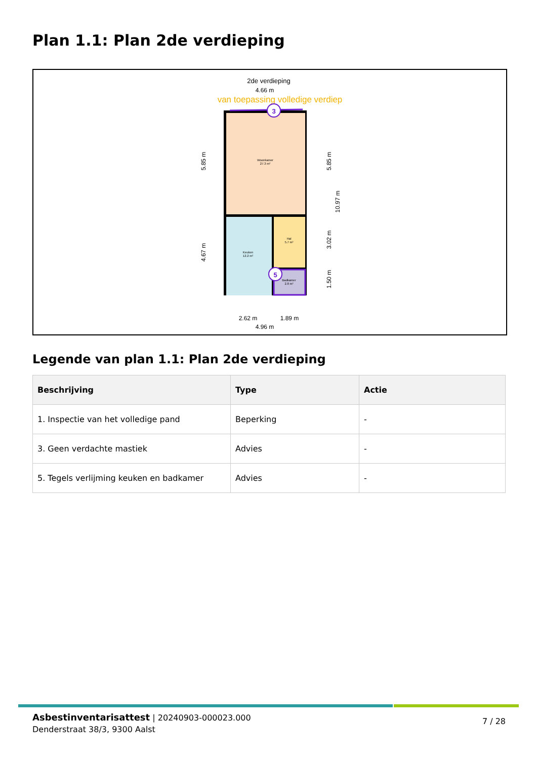Plan 1.1: Plan 2de verdieping
2de verdieping
4.66 m
van toepassing volledige verdiep
Woonkamer
27.3 m²
Keuken
12.2 m²
Hal
5.7 m²
Badkamer
2.8 m²
3
5
2.62 m
1.89 m
4.96 m
5.85 m
4.67 m
5.85 m
3.02 m
1.50 m
10.97 m
Legende van plan 1.1: Plan 2de verdieping
| Beschrijving | Type | Actie |
| --- | --- | --- |
| 1. Inspectie van het volledige pand | Beperking | - |
| 3. Geen verdachte mastiek | Advies | - |
| 5. Tegels verlijming keuken en badkamer | Advies | - |
Asbestinventarisattest | 20240903-000023.000
Denderstraat 38/3, 9300 Aalst
7 / 28